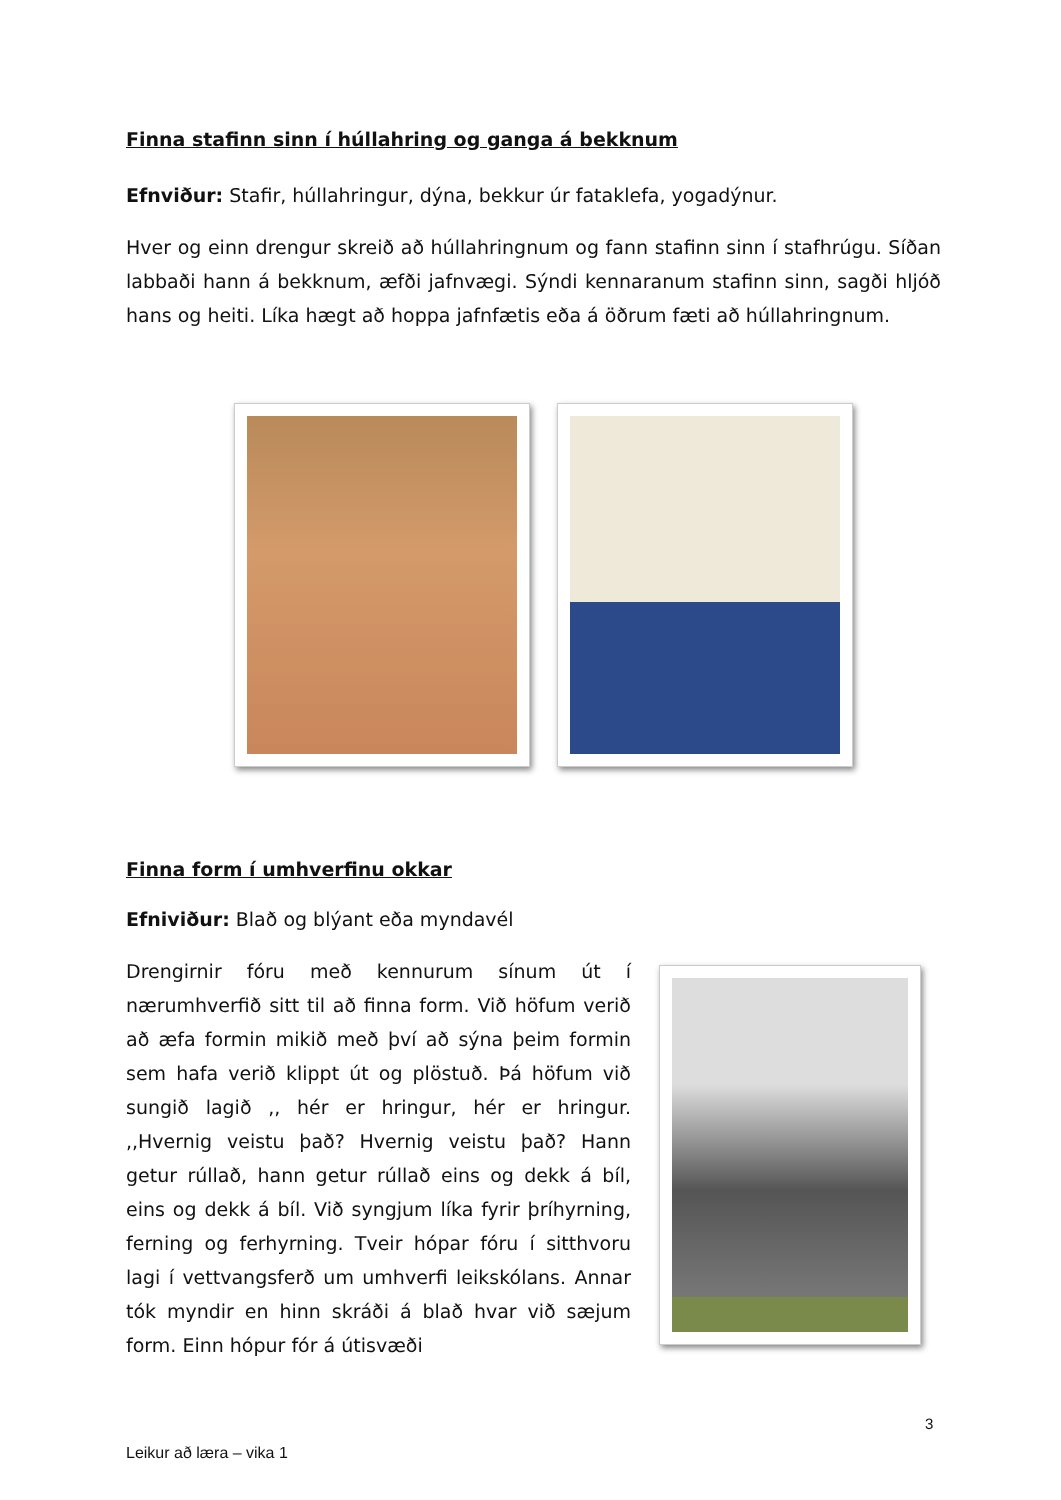Finna stafinn sinn í húllahring og ganga á bekknum
Efnviður: Stafir, húllahringur, dýna, bekkur úr fataklefa, yogadýnur.
Hver og einn drengur skreið að húllahringnum og fann stafinn sinn í stafhrúgu. Síðan labbaði hann á bekknum, æfði jafnvægi. Sýndi kennaranum stafinn sinn, sagði hljóð hans og heiti. Líka hægt að hoppa jafnfætis eða á öðrum fæti að húllahringnum.
Finna form í umhverfinu okkar
Efniviður: Blað og blýant eða myndavél
Drengirnir fóru með kennurum sínum út í nærumhverfið sitt til að finna form. Við höfum verið að æfa formin mikið með því að sýna þeim formin sem hafa verið klippt út og plöstuð. Þá höfum við sungið lagið ,, hér er hringur, hér er hringur. ,,Hvernig veistu það? Hvernig veistu það? Hann getur rúllað, hann getur rúllað eins og dekk á bíl, eins og dekk á bíl. Við syngjum líka fyrir þríhyrning, ferning og ferhyrning. Tveir hópar fóru í sitthvoru lagi í vettvangsferð um umhverfi leikskólans. Annar tók myndir en hinn skráði á blað hvar við sæjum form. Einn hópur fór á útisvæði
3
Leikur að læra – vika 1